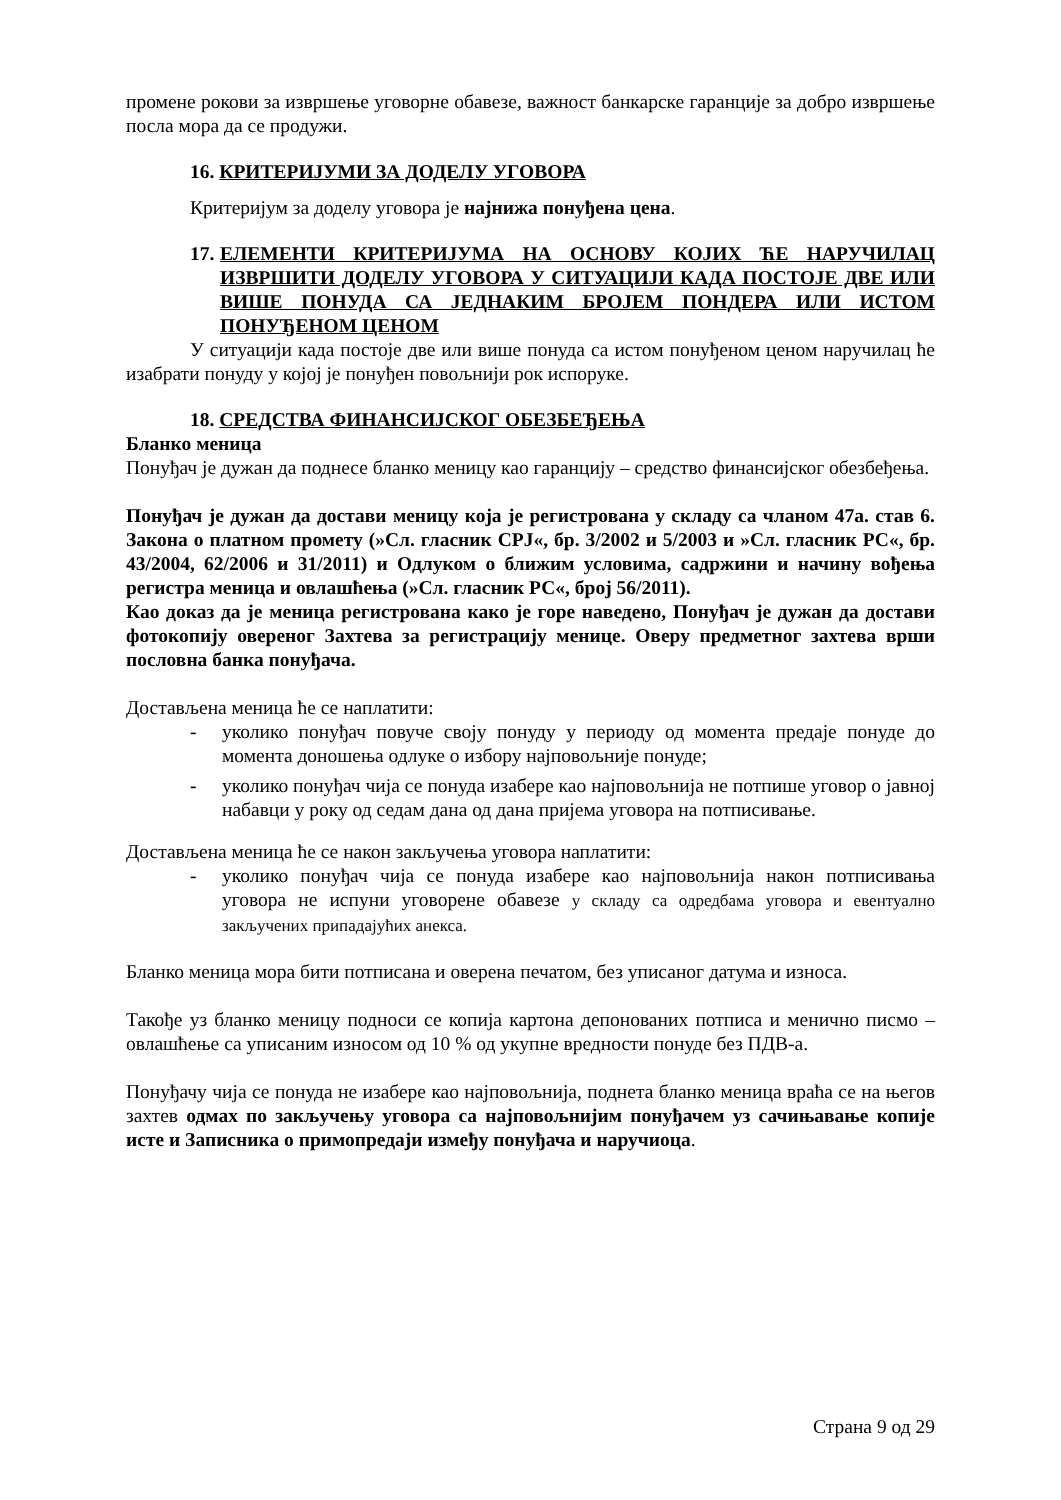промене рокови за извршење уговорне обавезе, важност банкарске гаранције за добро извршење посла мора да се продужи.
16. КРИТЕРИЈУМИ ЗА ДОДЕЛУ УГОВОРА
Критеријум за доделу уговора је најнижа понуђена цена.
17. ЕЛЕМЕНТИ КРИТЕРИЈУМА НА ОСНОВУ КОЈИХ ЋЕ НАРУЧИЛАЦ ИЗВРШИТИ ДОДЕЛУ УГОВОРА У СИТУАЦИЈИ КАДА ПОСТОЈЕ ДВЕ ИЛИ ВИШЕ ПОНУДА СА ЈЕДНАКИМ БРОЈЕМ ПОНДЕРА ИЛИ ИСТОМ ПОНУЂЕНОМ ЦЕНОМ
У ситуацији када постоје две или више понуда са истом понуђеном ценом наручилац ће изабрати понуду у којој је понуђен повољнији рок испоруке.
18. СРЕДСТВА ФИНАНСИЈСКОГ ОБЕЗБЕЂЕЊА
Бланко меница
Понуђач је дужан да поднесе бланко меницу као гаранцију – средство финансијског обезбеђења.
Понуђач је дужан да достави меницу која је регистрована у складу са чланом 47а. став 6. Закона о платном промету (»Сл. гласник СРЈ«, бр. 3/2002 и 5/2003 и »Сл. гласник РС«, бр. 43/2004, 62/2006 и 31/2011) и Одлуком о ближим условима, садржини и начину вођења регистра меница и овлашћења (»Сл. гласник РС«, број 56/2011).
Као доказ да је меница регистрована како је горе наведено, Понуђач је дужан да достави фотокопију овереног Захтева за регистрацију менице. Оверу предметног захтева врши пословна банка понуђача.
Достављена меница ће се наплатити:
- уколико понуђач повуче своју понуду у периоду од момента предаје понуде до момента доношења одлуке о избору најповољније понуде;
- уколико понуђач чија се понуда изабере као најповољнија не потпише уговор о јавној набавци у року од седам дана од дана пријема уговора на потписивање.
Достављена меница ће се након закључења уговора наплатити:
- уколико понуђач чија се понуда изабере као најповољнија након потписивања уговора не испуни уговорене обавезе у складу са одредбама уговора и евентуално закључених припадајућих анекса.
Бланко меница мора бити потписана и оверена печатом, без уписаног датума и износа.
Такође уз бланко меницу подноси се копија картона депонованих потписа и менично писмо – овлашћење са уписаним износом од 10 % од укупне вредности понуде без ПДВ-а.
Понуђачу чија се понуда не изабере као најповољнија, поднета бланко меница враћа се на његов захтев одмах по закључењу уговора са најповољнијим понуђачем уз сачињавање копије исте и Записника о примопредаји између понуђача и наручиоца.
Страна 9 од 29